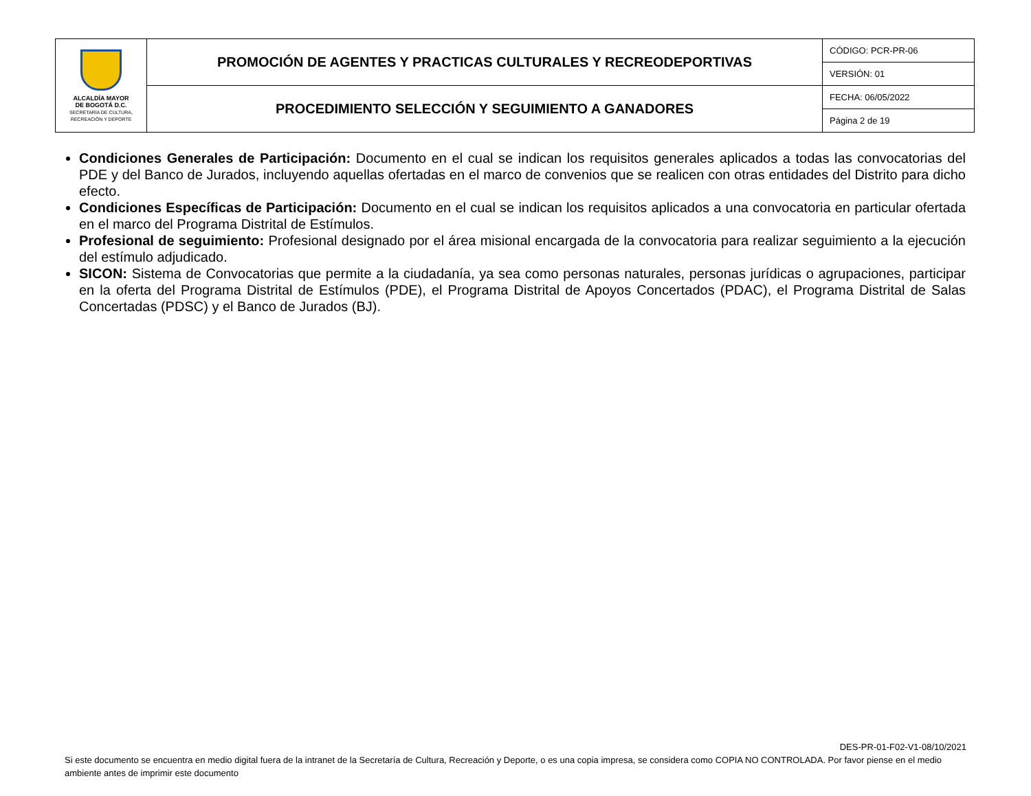| ALCALDÍA MAYOR DE BOGOTÁ D.C. SECRETARÍA DE CULTURA, RECREACIÓN Y DEPORTE | PROMOCIÓN DE AGENTES Y PRACTICAS CULTURALES Y RECREODEPORTIVAS | CÓDIGO: PCR-PR-06 |
| | | VERSIÓN: 01 |
| | PROCEDIMIENTO SELECCIÓN Y SEGUIMIENTO A GANADORES | FECHA: 06/05/2022 |
| | | Página 2 de 19 |
Condiciones Generales de Participación: Documento en el cual se indican los requisitos generales aplicados a todas las convocatorias del PDE y del Banco de Jurados, incluyendo aquellas ofertadas en el marco de convenios que se realicen con otras entidades del Distrito para dicho efecto.
Condiciones Específicas de Participación: Documento en el cual se indican los requisitos aplicados a una convocatoria en particular ofertada en el marco del Programa Distrital de Estímulos.
Profesional de seguimiento: Profesional designado por el área misional encargada de la convocatoria para realizar seguimiento a la ejecución del estímulo adjudicado.
SICON: Sistema de Convocatorias que permite a la ciudadanía, ya sea como personas naturales, personas jurídicas o agrupaciones, participar en la oferta del Programa Distrital de Estímulos (PDE), el Programa Distrital de Apoyos Concertados (PDAC), el Programa Distrital de Salas Concertadas (PDSC) y el Banco de Jurados (BJ).
DES-PR-01-F02-V1-08/10/2021
Si este documento se encuentra en medio digital fuera de la intranet de la Secretaría de Cultura, Recreación y Deporte, o es una copia impresa, se considera como COPIA NO CONTROLADA. Por favor piense en el medio ambiente antes de imprimir este documento